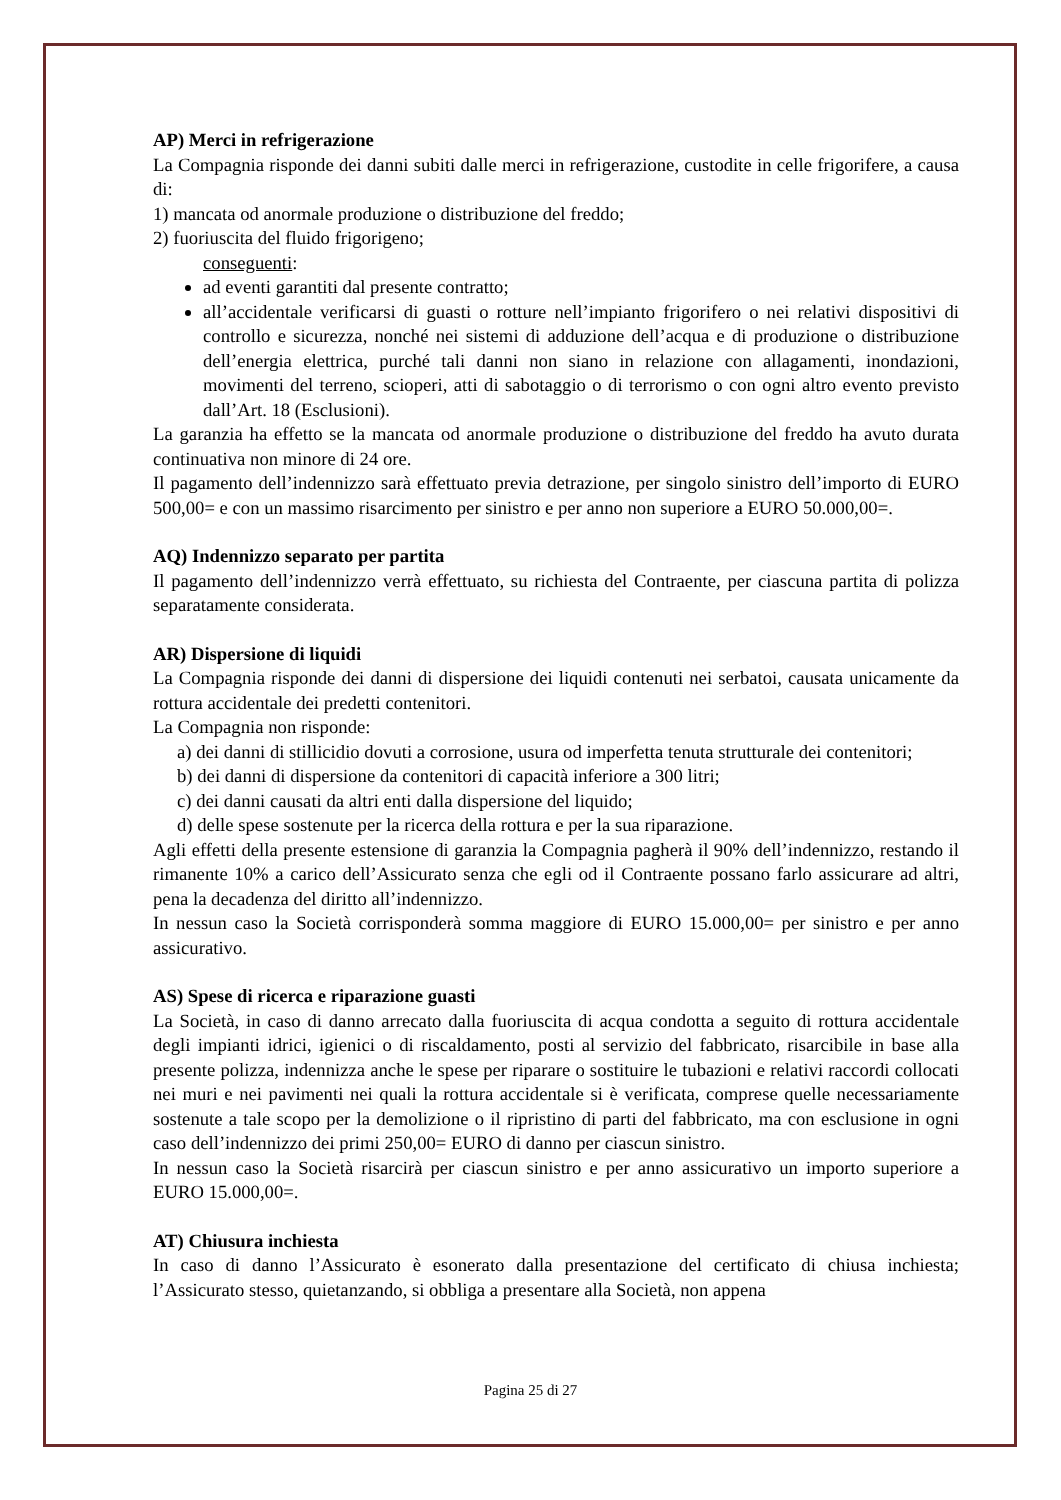AP) Merci in refrigerazione
La Compagnia risponde dei danni subiti dalle merci in refrigerazione, custodite in celle frigorifere, a causa di:
1) mancata od anormale produzione o distribuzione del freddo;
2) fuoriuscita del fluido frigorigeno;
conseguenti:
ad eventi garantiti dal presente contratto;
all’accidentale verificarsi di guasti o rotture nell’impianto frigorifero o nei relativi dispositivi di controllo e sicurezza, nonché nei sistemi di adduzione dell’acqua e di produzione o distribuzione dell’energia elettrica, purché tali danni non siano in relazione con allagamenti, inondazioni, movimenti del terreno, scioperi, atti di sabotaggio o di terrorismo o con ogni altro evento previsto dall’Art. 18 (Esclusioni).
La garanzia ha effetto se la mancata od anormale produzione o distribuzione del freddo ha avuto durata continuativa non minore di 24 ore.
Il pagamento dell’indennizzo sarà effettuato previa detrazione, per singolo sinistro dell’importo di EURO 500,00= e con un massimo risarcimento per sinistro e per anno non superiore a EURO 50.000,00=.
AQ) Indennizzo separato per partita
Il pagamento dell’indennizzo verrà effettuato, su richiesta del Contraente, per ciascuna partita di polizza separatamente considerata.
AR) Dispersione di liquidi
La Compagnia risponde dei danni di dispersione dei liquidi contenuti nei serbatoi, causata unicamente da rottura accidentale dei predetti contenitori.
La Compagnia non risponde:
a) dei danni di stillicidio dovuti a corrosione, usura od imperfetta tenuta strutturale dei contenitori;
b) dei danni di dispersione da contenitori di capacità inferiore a 300 litri;
c) dei danni causati da altri enti dalla dispersione del liquido;
d) delle spese sostenute per la ricerca della rottura e per la sua riparazione.
Agli effetti della presente estensione di garanzia la Compagnia pagherà il 90% dell’indennizzo, restando il rimanente 10% a carico dell’Assicurato senza che egli od il Contraente possano farlo assicurare ad altri, pena la decadenza del diritto all’indennizzo.
In nessun caso la Società corrisponderà somma maggiore di EURO 15.000,00= per sinistro e per anno assicurativo.
AS) Spese di ricerca e riparazione guasti
La Società, in caso di danno arrecato dalla fuoriuscita di acqua condotta a seguito di rottura accidentale degli impianti idrici, igienici o di riscaldamento, posti al servizio del fabbricato, risarcibile in base alla presente polizza, indennizza anche le spese per riparare o sostituire le tubazioni e relativi raccordi collocati nei muri e nei pavimenti nei quali la rottura accidentale si è verificata, comprese quelle necessariamente sostenute a tale scopo per la demolizione o il ripristino di parti del fabbricato, ma con esclusione in ogni caso dell’indennizzo dei primi 250,00= EURO di danno per ciascun sinistro.
In nessun caso la Società risarcirà per ciascun sinistro e per anno assicurativo un importo superiore a EURO 15.000,00=.
AT) Chiusura inchiesta
In caso di danno l’Assicurato è esonerato dalla presentazione del certificato di chiusa inchiesta; l’Assicurato stesso, quietanzando, si obbliga a presentare alla Società, non appena
Pagina 25 di 27